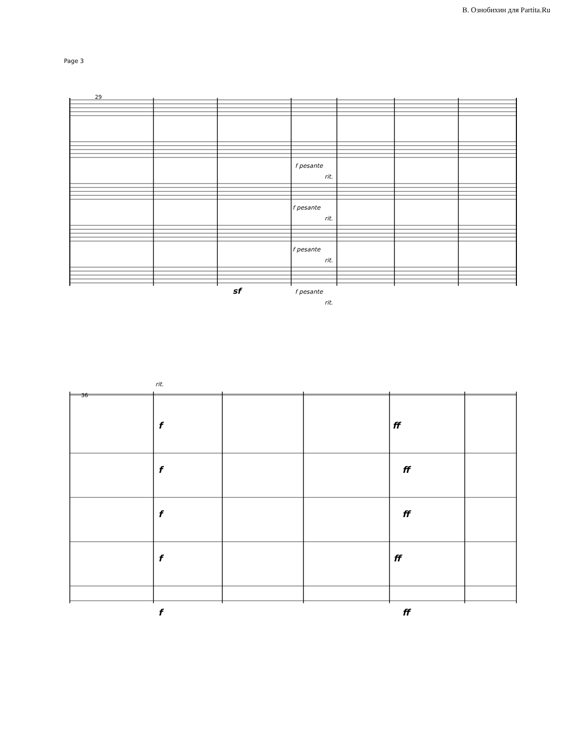В. Ознобихин для Partita.Ru
Page 3
29
36
f pesante
rit.
f pesante
rit.
f pesante
rit.
sf
f pesante
rit.
rit.
f
ff
f
ff
f
ff
f
ff
f
ff